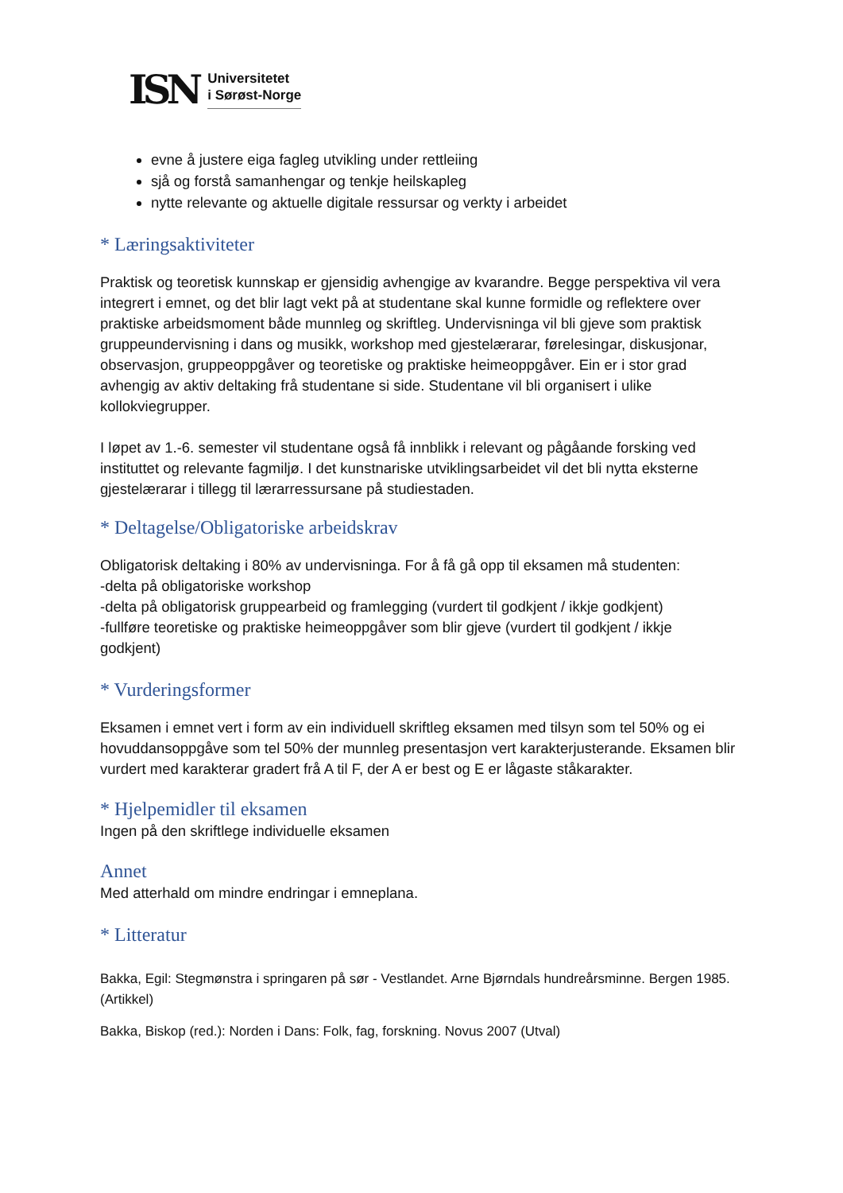ISN
Universitetet
i Sørøst-Norge
evne å justere eiga fagleg utvikling under rettleiing
sjå og forstå samanhengar og tenkje heilskapleg
nytte relevante og aktuelle digitale ressursar og verkty i arbeidet
* Læringsaktiviteter
Praktisk og teoretisk kunnskap er gjensidig avhengige av kvarandre. Begge perspektiva vil vera integrert i emnet, og det blir lagt vekt på at studentane skal kunne formidle og reflektere over praktiske arbeidsmoment både munnleg og skriftleg. Undervisninga vil bli gjeve som praktisk gruppeundervisning i dans og musikk, workshop med gjestelærarar, førelesingar, diskusjonar, observasjon, gruppeoppgåver og teoretiske og praktiske heimeoppgåver. Ein er i stor grad avhengig av aktiv deltaking frå studentane si side. Studentane vil bli organisert i ulike kollokviegrupper.
I løpet av 1.-6. semester vil studentane også få innblikk i relevant og pågåande forsking ved instituttet og relevante fagmiljø. I det kunstnariske utviklingsarbeidet vil det bli nytta eksterne gjestelærarar i tillegg til lærarressursane på studiestaden.
* Deltagelse/Obligatoriske arbeidskrav
Obligatorisk deltaking i 80% av undervisninga. For å få gå opp til eksamen må studenten:
-delta på obligatoriske workshop
-delta på obligatorisk gruppearbeid og framlegging (vurdert til godkjent / ikkje godkjent)
-fullføre teoretiske og praktiske heimeoppgåver som blir gjeve (vurdert til godkjent / ikkje godkjent)
* Vurderingsformer
Eksamen i emnet vert i form av ein individuell skriftleg eksamen med tilsyn som tel 50% og ei hovuddansoppgåve som tel 50% der munnleg presentasjon vert karakterjusterande. Eksamen blir vurdert med karakterar gradert frå A til F, der A er best og E er lågaste ståkarakter.
* Hjelpemidler til eksamen
Ingen på den skriftlege individuelle eksamen
Annet
Med atterhald om mindre endringar i emneplana.
* Litteratur
Bakka, Egil: Stegmønstra i springaren på sør - Vestlandet. Arne Bjørndals hundreårsminne. Bergen 1985. (Artikkel)
Bakka, Biskop (red.): Norden i Dans: Folk, fag, forskning. Novus 2007 (Utval)